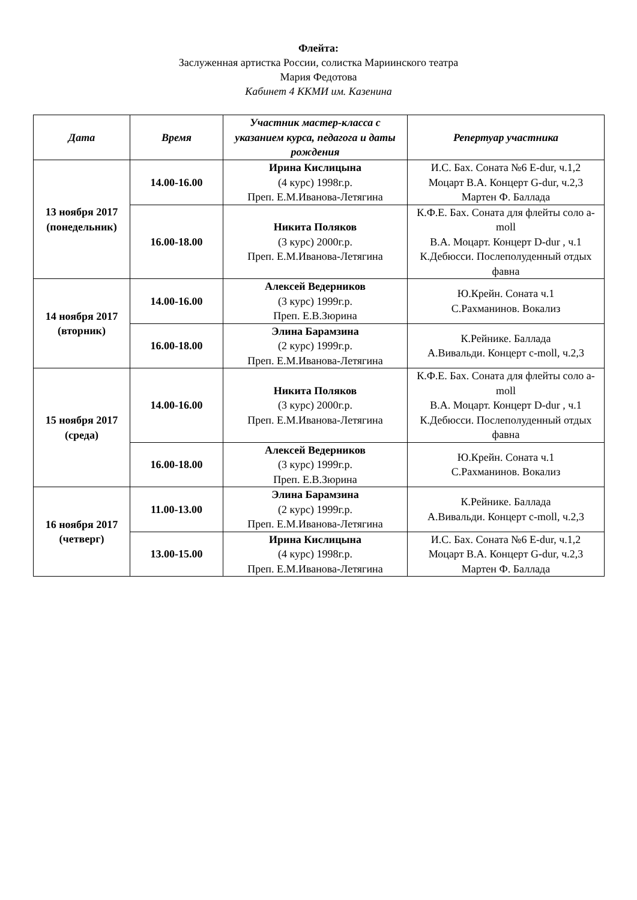Флейта:
Заслуженная артистка России, солистка Мариинского театра
Мария Федотова
Кабинет 4 ККМИ им. Казенина
| Дата | Время | Участник мастер-класса с указанием курса, педагога и даты рождения | Репертуар участника |
| --- | --- | --- | --- |
| 13 ноября 2017 (понедельник) | 14.00-16.00 | Ирина Кислицына (4 курс) 1998г.р. Преп. Е.М.Иванова-Летягина | И.С. Бах. Соната №6 E-dur, ч.1,2 Моцарт В.А. Концерт G-dur, ч.2,3 Мартен Ф. Баллада |
| | 16.00-18.00 | Никита Поляков (3 курс) 2000г.р. Преп. Е.М.Иванова-Летягина | К.Ф.Е. Бах. Соната для флейты соло a-moll В.А. Моцарт. Концерт D-dur , ч.1 К.Дебюсси. Послеполуденный отдых фавна |
| 14 ноября 2017 (вторник) | 14.00-16.00 | Алексей Ведерников (3 курс) 1999г.р. Преп. Е.В.Зюрина | Ю.Крейн. Соната ч.1 С.Рахманинов. Вокализ |
| | 16.00-18.00 | Элина Барамзина (2 курс) 1999г.р. Преп. Е.М.Иванова-Летягина | К.Рейнике. Баллада А.Вивальди. Концерт c-moll, ч.2,3 |
| 15 ноября 2017 (среда) | 14.00-16.00 | Никита Поляков (3 курс) 2000г.р. Преп. Е.М.Иванова-Летягина | К.Ф.Е. Бах. Соната для флейты соло a-moll В.А. Моцарт. Концерт D-dur , ч.1 К.Дебюсси. Послеполуденный отдых фавна |
| | 16.00-18.00 | Алексей Ведерников (3 курс) 1999г.р. Преп. Е.В.Зюрина | Ю.Крейн. Соната ч.1 С.Рахманинов. Вокализ |
| 16 ноября 2017 (четверг) | 11.00-13.00 | Элина Барамзина (2 курс) 1999г.р. Преп. Е.М.Иванова-Летягина | К.Рейнике. Баллада А.Вивальди. Концерт c-moll, ч.2,3 |
| | 13.00-15.00 | Ирина Кислицына (4 курс) 1998г.р. Преп. Е.М.Иванова-Летягина | И.С. Бах. Соната №6 E-dur, ч.1,2 Моцарт В.А. Концерт G-dur, ч.2,3 Мартен Ф. Баллада |